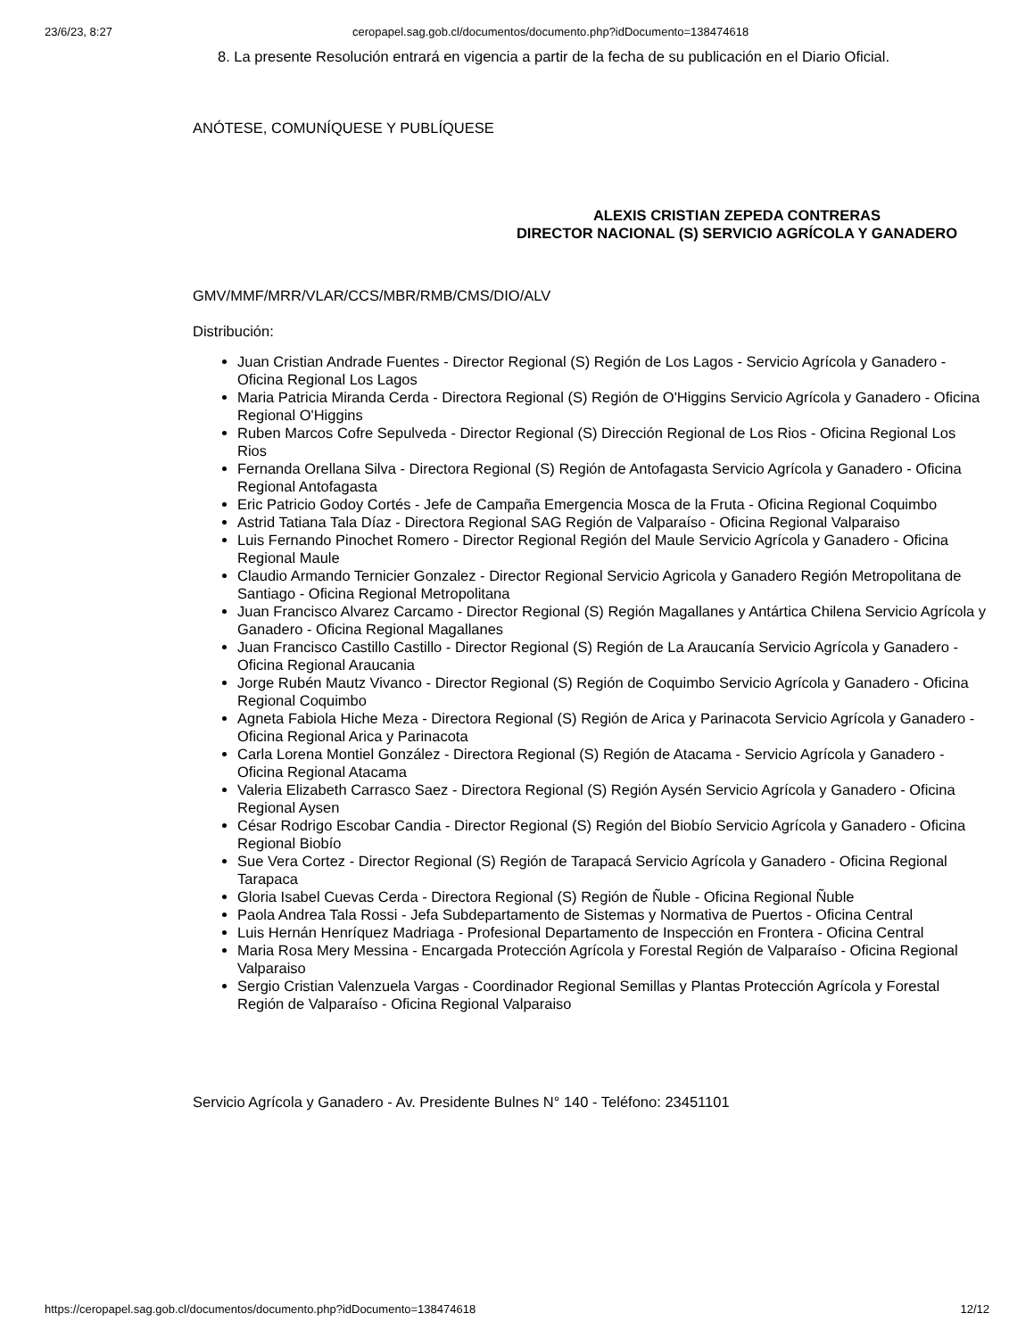23/6/23, 8:27 ceropapel.sag.gob.cl/documentos/documento.php?idDocumento=138474618
8. La presente Resolución entrará en vigencia a partir de la fecha de su publicación en el Diario Oficial.
ANÓTESE, COMUNÍQUESE Y PUBLÍQUESE
ALEXIS CRISTIAN ZEPEDA CONTRERAS
DIRECTOR NACIONAL (S) SERVICIO AGRÍCOLA Y GANADERO
GMV/MMF/MRR/VLAR/CCS/MBR/RMB/CMS/DIO/ALV
Distribución:
Juan Cristian Andrade Fuentes - Director Regional (S) Región de Los Lagos - Servicio Agrícola y Ganadero - Oficina Regional Los Lagos
Maria Patricia Miranda Cerda - Directora Regional (S) Región de O'Higgins Servicio Agrícola y Ganadero - Oficina Regional O'Higgins
Ruben Marcos Cofre Sepulveda - Director Regional (S) Dirección Regional de Los Rios - Oficina Regional Los Rios
Fernanda Orellana Silva - Directora Regional (S) Región de Antofagasta Servicio Agrícola y Ganadero - Oficina Regional Antofagasta
Eric Patricio Godoy Cortés - Jefe de Campaña Emergencia Mosca de la Fruta - Oficina Regional Coquimbo
Astrid Tatiana Tala Díaz - Directora Regional SAG Región de Valparaíso - Oficina Regional Valparaiso
Luis Fernando Pinochet Romero - Director Regional Región del Maule Servicio Agrícola y Ganadero - Oficina Regional Maule
Claudio Armando Ternicier Gonzalez - Director Regional Servicio Agricola y Ganadero Región Metropolitana de Santiago - Oficina Regional Metropolitana
Juan Francisco Alvarez Carcamo - Director Regional (S) Región Magallanes y Antártica Chilena Servicio Agrícola y Ganadero - Oficina Regional Magallanes
Juan Francisco Castillo Castillo - Director Regional (S) Región de La Araucanía Servicio Agrícola y Ganadero - Oficina Regional Araucania
Jorge Rubén Mautz Vivanco - Director Regional (S) Región de Coquimbo Servicio Agrícola y Ganadero - Oficina Regional Coquimbo
Agneta Fabiola Hiche Meza - Directora Regional (S) Región de Arica y Parinacota Servicio Agrícola y Ganadero - Oficina Regional Arica y Parinacota
Carla Lorena Montiel González - Directora Regional (S) Región de Atacama - Servicio Agrícola y Ganadero - Oficina Regional Atacama
Valeria Elizabeth Carrasco Saez - Directora Regional (S) Región Aysén Servicio Agrícola y Ganadero - Oficina Regional Aysen
César Rodrigo Escobar Candia - Director Regional (S) Región del Biobío Servicio Agrícola y Ganadero - Oficina Regional Biobío
Sue Vera Cortez - Director Regional (S) Región de Tarapacá Servicio Agrícola y Ganadero - Oficina Regional Tarapaca
Gloria Isabel Cuevas Cerda - Directora Regional (S) Región de Ñuble - Oficina Regional Ñuble
Paola Andrea Tala Rossi - Jefa Subdepartamento de Sistemas y Normativa de Puertos - Oficina Central
Luis Hernán Henríquez Madriaga - Profesional Departamento de Inspección en Frontera - Oficina Central
Maria Rosa Mery Messina - Encargada Protección Agrícola y Forestal Región de Valparaíso - Oficina Regional Valparaiso
Sergio Cristian Valenzuela Vargas - Coordinador Regional Semillas y Plantas Protección Agrícola y Forestal Región de Valparaíso - Oficina Regional Valparaiso
Servicio Agrícola y Ganadero - Av. Presidente Bulnes N° 140 - Teléfono: 23451101
https://ceropapel.sag.gob.cl/documentos/documento.php?idDocumento=138474618 12/12